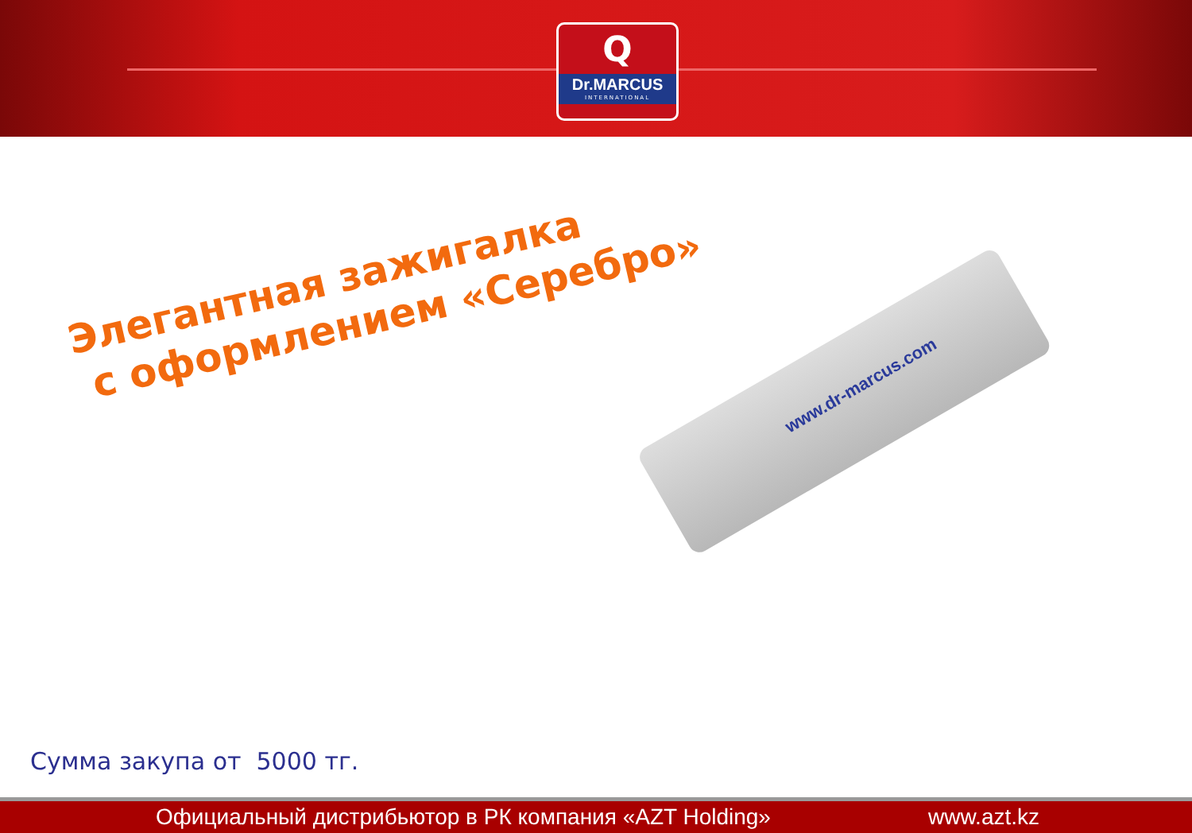Q
Dr.MARCUS
INTERNATIONAL
Элегантная зажигалка
с оформлением «Серебро»
www.dr-marcus.com
Сумма закупа от 5000 тг.
Официальный дистрибьютор в РК компания «AZT Holding» www.azt.kz